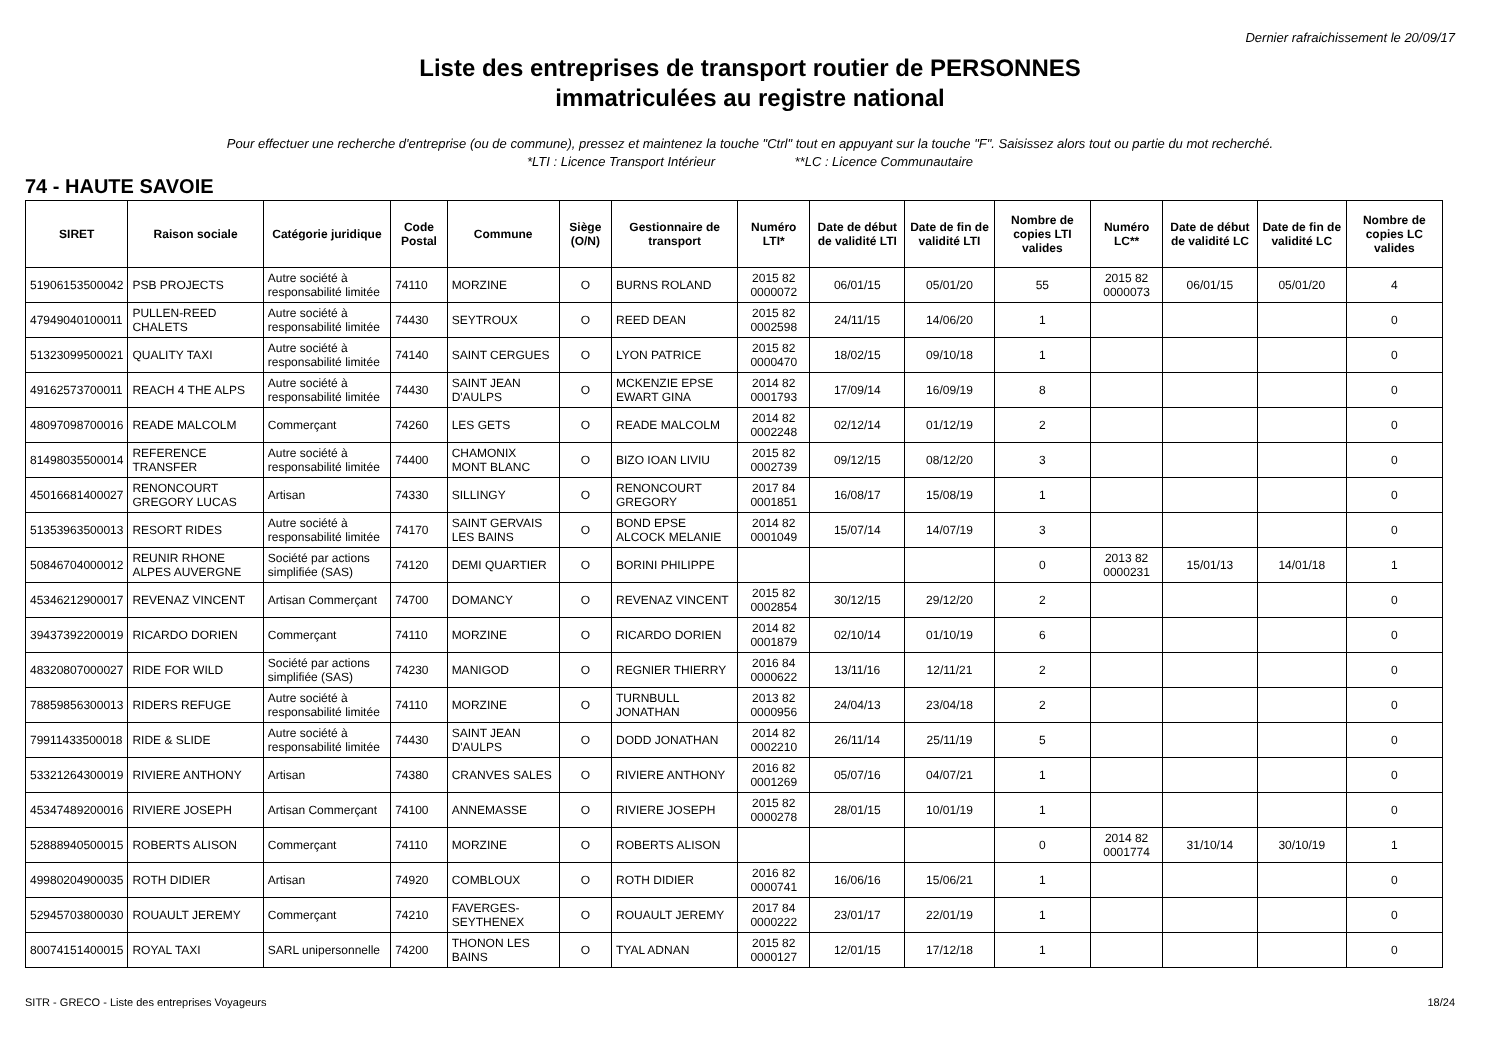Dernier rafraichissement le 20/09/17
Liste des entreprises de transport routier de PERSONNES
immatriculées au registre national
Pour effectuer une recherche d'entreprise (ou de commune), pressez et maintenez la touche "Ctrl" tout en appuyant sur la touche "F". Saisissez alors tout ou partie du mot recherché.
*LTI : Licence Transport Intérieur **LC : Licence Communautaire
74 - HAUTE SAVOIE
| SIRET | Raison sociale | Catégorie juridique | Code Postal | Commune | Siège (O/N) | Gestionnaire de transport | Numéro LTI* | Date de début de validité LTI | Date de fin de validité LTI | Nombre de copies LTI valides | Numéro LC** | Date de début de validité LC | Date de fin de validité LC | Nombre de copies LC valides |
| --- | --- | --- | --- | --- | --- | --- | --- | --- | --- | --- | --- | --- | --- | --- |
| 51906153500042 | PSB PROJECTS | Autre société à responsabilité limitée | 74110 | MORZINE | O | BURNS ROLAND | 2015 82 0000072 | 06/01/15 | 05/01/20 | 55 | 2015 82 0000073 | 06/01/15 | 05/01/20 | 4 |
| 47949040100011 | PULLEN-REED CHALETS | Autre société à responsabilité limitée | 74430 | SEYTROUX | O | REED DEAN | 2015 82 0002598 | 24/11/15 | 14/06/20 | 1 | | | | 0 |
| 51323099500021 | QUALITY TAXI | Autre société à responsabilité limitée | 74140 | SAINT CERGUES | O | LYON PATRICE | 2015 82 0000470 | 18/02/15 | 09/10/18 | 1 | | | | 0 |
| 49162573700011 | REACH 4 THE ALPS | Autre société à responsabilité limitée | 74430 | SAINT JEAN D'AULPS | O | MCKENZIE EPSE EWART GINA | 2014 82 0001793 | 17/09/14 | 16/09/19 | 8 | | | | 0 |
| 48097098700016 | READE MALCOLM | Commerçant | 74260 | LES GETS | O | READE MALCOLM | 2014 82 0002248 | 02/12/14 | 01/12/19 | 2 | | | | 0 |
| 81498035500014 | REFERENCE TRANSFER | Autre société à responsabilité limitée | 74400 | CHAMONIX MONT BLANC | O | BIZO IOAN LIVIU | 2015 82 0002739 | 09/12/15 | 08/12/20 | 3 | | | | 0 |
| 45016681400027 | RENONCOURT GREGORY LUCAS | Artisan | 74330 | SILLINGY | O | RENONCOURT GREGORY | 2017 84 0001851 | 16/08/17 | 15/08/19 | 1 | | | | 0 |
| 51353963500013 | RESORT RIDES | Autre société à responsabilité limitée | 74170 | SAINT GERVAIS LES BAINS | O | BOND EPSE ALCOCK MELANIE | 2014 82 0001049 | 15/07/14 | 14/07/19 | 3 | | | | 0 |
| 50846704000012 | REUNIR RHONE ALPES AUVERGNE | Société par actions simplifiée (SAS) | 74120 | DEMI QUARTIER | O | BORINI PHILIPPE | | | | 0 | 2013 82 0000231 | 15/01/13 | 14/01/18 | 1 |
| 45346212900017 | REVENAZ VINCENT | Artisan Commerçant | 74700 | DOMANCY | O | REVENAZ VINCENT | 2015 82 0002854 | 30/12/15 | 29/12/20 | 2 | | | | 0 |
| 39437392200019 | RICARDO DORIEN | Commerçant | 74110 | MORZINE | O | RICARDO DORIEN | 2014 82 0001879 | 02/10/14 | 01/10/19 | 6 | | | | 0 |
| 48320807000027 | RIDE FOR WILD | Société par actions simplifiée (SAS) | 74230 | MANIGOD | O | REGNIER THIERRY | 2016 84 0000622 | 13/11/16 | 12/11/21 | 2 | | | | 0 |
| 78859856300013 | RIDERS REFUGE | Autre société à responsabilité limitée | 74110 | MORZINE | O | TURNBULL JONATHAN | 2013 82 0000956 | 24/04/13 | 23/04/18 | 2 | | | | 0 |
| 79911433500018 | RIDE & SLIDE | Autre société à responsabilité limitée | 74430 | SAINT JEAN D'AULPS | O | DODD JONATHAN | 2014 82 0002210 | 26/11/14 | 25/11/19 | 5 | | | | 0 |
| 53321264300019 | RIVIERE ANTHONY | Artisan | 74380 | CRANVES SALES | O | RIVIERE ANTHONY | 2016 82 0001269 | 05/07/16 | 04/07/21 | 1 | | | | 0 |
| 45347489200016 | RIVIERE JOSEPH | Artisan Commerçant | 74100 | ANNEMASSE | O | RIVIERE JOSEPH | 2015 82 0000278 | 28/01/15 | 10/01/19 | 1 | | | | 0 |
| 52888940500015 | ROBERTS ALISON | Commerçant | 74110 | MORZINE | O | ROBERTS ALISON | | | | 0 | 2014 82 0001774 | 31/10/14 | 30/10/19 | 1 |
| 49980204900035 | ROTH DIDIER | Artisan | 74920 | COMBLOUX | O | ROTH DIDIER | 2016 82 0000741 | 16/06/16 | 15/06/21 | 1 | | | | 0 |
| 52945703800030 | ROUAULT JEREMY | Commerçant | 74210 | FAVERGES-SEYTHENEX | O | ROUAULT JEREMY | 2017 84 0000222 | 23/01/17 | 22/01/19 | 1 | | | | 0 |
| 80074151400015 | ROYAL TAXI | SARL unipersonnelle | 74200 | THONON LES BAINS | O | TYAL ADNAN | 2015 82 0000127 | 12/01/15 | 17/12/18 | 1 | | | | 0 |
SITR - GRECO - Liste des entreprises Voyageurs 18/24